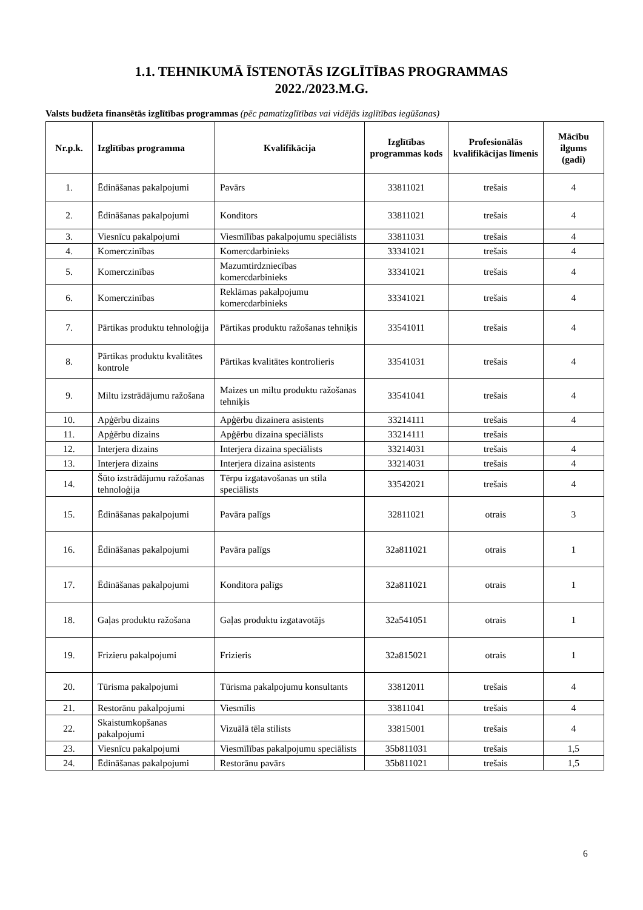1.1. TEHNIKUMĀ ĪSTENOTĀS IZGLĪTĪBAS PROGRAMMAS
2022./2023.M.G.
Valsts budžeta finansētās izglītības programmas (pēc pamatizglītības vai vidējās izglītības iegūšanas)
| Nr.p.k. | Izglītības programma | Kvalifikācija | Izglītības programmas kods | Profesionālās kvalifikācijas līmenis | Mācību ilgums (gadi) |
| --- | --- | --- | --- | --- | --- |
| 1. | Ēdināšanas pakalpojumi | Pavārs | 33811021 | trešais | 4 |
| 2. | Ēdināšanas pakalpojumi | Konditors | 33811021 | trešais | 4 |
| 3. | Viesnīcu pakalpojumi | Viesmīlības pakalpojumu speciālists | 33811031 | trešais | 4 |
| 4. | Komerczinības | Komercdarbinieks | 33341021 | trešais | 4 |
| 5. | Komerczinības | Mazumtirdzniecības komercdarbinieks | 33341021 | trešais | 4 |
| 6. | Komerczinības | Reklāmas pakalpojumu komercdarbinieks | 33341021 | trešais | 4 |
| 7. | Pārtikas produktu tehnoloģija | Pārtikas produktu ražošanas tehniķis | 33541011 | trešais | 4 |
| 8. | Pārtikas produktu kvalitātes kontrole | Pārtikas kvalitātes kontrolieris | 33541031 | trešais | 4 |
| 9. | Miltu izstrādājumu ražošana | Maizes un miltu produktu ražošanas tehniķis | 33541041 | trešais | 4 |
| 10. | Apģērbu dizains | Apģērbu dizainera asistents | 33214111 | trešais | 4 |
| 11. | Apģērbu dizains | Apģērbu dizaina speciālists | 33214111 | trešais | |
| 12. | Interjera dizains | Interjera dizaina speciālists | 33214031 | trešais | 4 |
| 13. | Interjera dizains | Interjera dizaina asistents | 33214031 | trešais | 4 |
| 14. | Šūto izstrādājumu ražošanas tehnoloģija | Tērpu izgatavošanas un stila speciālists | 33542021 | trešais | 4 |
| 15. | Ēdināšanas pakalpojumi | Pavāra palīgs | 32811021 | otrais | 3 |
| 16. | Ēdināšanas pakalpojumi | Pavāra palīgs | 32a811021 | otrais | 1 |
| 17. | Ēdināšanas pakalpojumi | Konditora palīgs | 32a811021 | otrais | 1 |
| 18. | Gaļas produktu ražošana | Gaļas produktu izgatavotājs | 32a541051 | otrais | 1 |
| 19. | Frizieru pakalpojumi | Frizieris | 32a815021 | otrais | 1 |
| 20. | Tūrisma pakalpojumi | Tūrisma pakalpojumu konsultants | 33812011 | trešais | 4 |
| 21. | Restorānu pakalpojumi | Viesmīlis | 33811041 | trešais | 4 |
| 22. | Skaistumkopšanas pakalpojumi | Vizuālā tēla stilists | 33815001 | trešais | 4 |
| 23. | Viesnīcu pakalpojumi | Viesmīlības pakalpojumu speciālists | 35b811031 | trešais | 1,5 |
| 24. | Ēdināšanas pakalpojumi | Restorānu pavārs | 35b811021 | trešais | 1,5 |
6